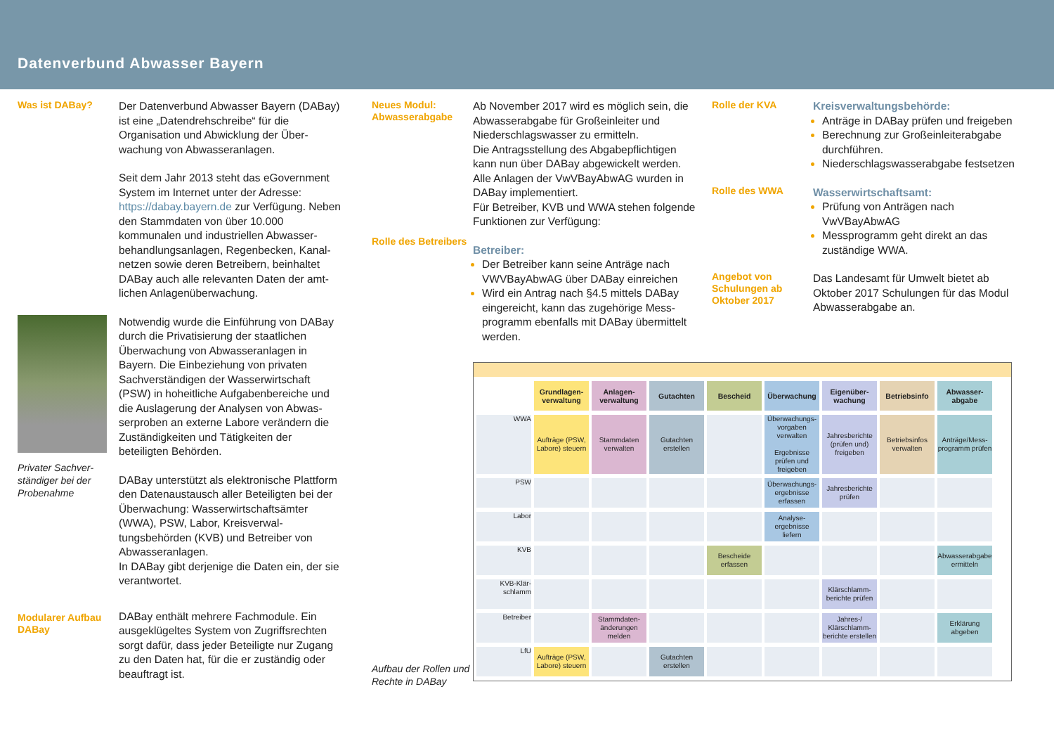Datenverbund Abwasser Bayern
Was ist DABay?
Privater Sachver­ständiger bei der Probenahme
Modularer Aufbau DABay
Der Datenverbund Abwasser Bayern (DABay) ist eine „Datendrehschreibe“ für die Organisation und Abwicklung der Über­wachung von Abwasseranlagen.
Seit dem Jahr 2013 steht das eGovernment System im Internet unter der Adresse: https://dabay.bayern.de zur Verfügung. Neben den Stammdaten von über 10.000 kommunalen und industriellen Abwasser­behandlungsanlagen, Regenbecken, Kanal­netzen sowie deren Betreibern, beinhaltet DABay auch alle relevanten Daten der amt­lichen Anlagenüberwachung.
Notwendig wurde die Einführung von DABay durch die Privatisierung der staatli­chen Überwachung von Abwasseranlagen in Bayern. Die Einbeziehung von privaten Sachverständigen der Wasserwirtschaft (PSW) in hoheitliche Aufgabenbereiche und die Auslagerung der Analysen von Abwas­serproben an externe Labore verändern die Zuständigkeiten und Tätigkeiten der beteiligten Behörden.
DABay unterstützt als elektronische Platt­form den Datenaustausch aller Beteiligten bei der Überwachung: Wasserwirtschafts­ämter (WWA), PSW, Labor, Kreisverwal­tungsbehörden (KVB) und Betreiber von Abwasseranlagen.
In DABay gibt derjenige die Daten ein, der sie verantwortet.
DABay enthält mehrere Fachmodule. Ein ausgeklügeltes System von Zugriffsrechten sorgt dafür, dass jeder Beteiligte nur Zu­gang zu den Daten hat, für die er zuständig oder beauftragt ist.
Neues Modul: Abwasserabgabe
Rolle des Betreibers
Aufbau der Rollen und Rechte in DABay
Ab November 2017 wird es möglich sein, die Abwasserabgabe für Großeinleiter und Niederschlagswasser zu ermitteln.
Die Antragsstellung des Abgabepflichtigen kann nun über DABay abgewickelt werden. Alle Anlagen der VwVBayAbwAG wurden in DABay implementiert.
Für Betreiber, KVB und WWA stehen fol­gende Funktionen zur Verfügung:
Betreiber:
Der Betreiber kann seine Anträge nach VWVBayAbwAG über DABay einreichen
Wird ein Antrag nach §4.5 mittels DABay eingereicht, kann das zugehörige Mess­programm ebenfalls mit DABay übermit­telt werden.
Rolle der KVA
Rolle des WWA
Angebot von Schulungen ab Oktober 2017
Kreisverwaltungsbehörde:
Anträge in DABay prüfen und freigeben
Berechnung zur Großeinleiterabgabe durchführen.
Niederschlagswasserabgabe festsetzen
Wasserwirtschaftsamt:
Prüfung von Anträgen nach VwVBayAbwAG
Messprogramm geht direkt an das zuständige WWA.
Das Landesamt für Umwelt bietet ab Oktober 2017 Schulungen für das Modul Abwasserabgabe an.
| | Grundlagen­verwaltung | Anlagen­verwaltung | Gutachten | Bescheid | Überwachung | Eigenüber­wachung | Betriebsinfo | Abwasser­abgabe |
| --- | --- | --- | --- | --- | --- | --- | --- | --- |
| WWA | Aufträge (PSW, Labore) steuern | Stammdaten verwalten | Gutachten erstellen | | Überwachungs­vorgaben verwalten Ergebnisse prüfen und freigeben | Jahresberichte (prüfen und) freigeben | Betriebsinfos verwalten | Anträge/Mess­programm prüfen |
| PSW | | | | | Überwachungs­ergebnisse erfassen | Jahresberichte prüfen | | |
| Labor | | | | | Analyse­ergebnisse liefern | | | |
| KVB | | | | Bescheide erfassen | | | | Abwasser­abgabe ermitteln |
| KVB-Klär­schlamm | | | | | | Klärschlamm­berichte prüfen | | |
| Betreiber | | Stammdaten­änderungen melden | | | | Jahres-/ Klärschlamm­berichte erstellen | | Erklärung abgeben |
| LfU | Aufträge (PSW, Labore) steuern | | Gutachten erstellen | | | | | |